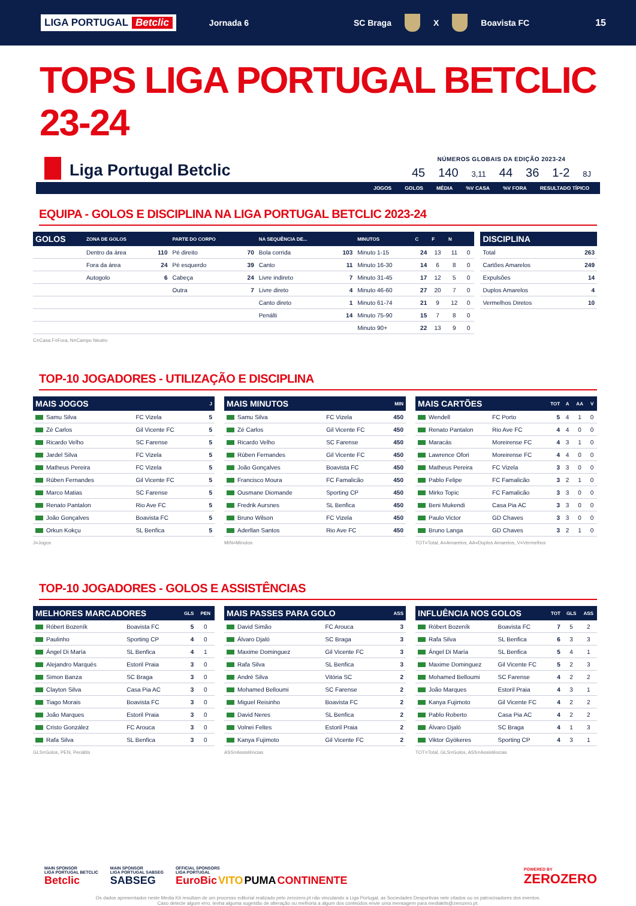LIGA PORTUGAL Betclic
Jornada 6
SC Braga
X
Boavista FC
15
TOPS LIGA PORTUGAL BETCLIC 23-24
Liga Portugal Betclic
NÚMEROS GLOBAIS DA EDIÇÃO 2023-24
45 140 3,11 44 36 1-2 8J
JOGOS GOLOS MÉDIA %V CASA %V FORA RESULTADO TÍPICO
EQUIPA - GOLOS E DISCIPLINA NA LIGA PORTUGAL BETCLIC 2023-24
| GOLOS | ZONA DE GOLOS | | PARTE DO CORPO | | NA SEQUÊNCIA DE... | | MINUTOS | C | F | N | |
| --- | --- | --- | --- | --- | --- | --- | --- | --- | --- | --- | --- |
| | Dentro da área | 110 | Pé direito | 70 | Bola corrida | 103 | Minuto 1-15 | 24 | 13 | 11 | 0 |
| | Fora da área | 24 | Pé esquerdo | 39 | Canto | 11 | Minuto 16-30 | 14 | 6 | 8 | 0 |
| | Autogolo | 6 | Cabeça | 24 | Livre indireto | 7 | Minuto 31-45 | 17 | 12 | 5 | 0 |
| | | | Outra | 7 | Livre direto | 4 | Minuto 46-60 | 27 | 20 | 7 | 0 |
| | | | | | Canto direto | 1 | Minuto 61-74 | 21 | 9 | 12 | 0 |
| | | | | | Penálti | 14 | Minuto 75-90 | 15 | 7 | 8 | 0 |
| | | | | | | | Minuto 90+ | 22 | 13 | 9 | 0 |
C=Casa F=Fora, N=Campo Neutro
| DISCIPLINA | |
| --- | --- |
| Total | 263 |
| Cartões Amarelos | 249 |
| Expulsões | 14 |
| Duplos Amarelos | 4 |
| Vermelhos Diretos | 10 |
TOP-10 JOGADORES - UTILIZAÇÃO E DISCIPLINA
| MAIS JOGOS | | J |
| --- | --- | --- |
| Samu Silva | FC Vizela | 5 |
| Zé Carlos | Gil Vicente FC | 5 |
| Ricardo Velho | SC Farense | 5 |
| Jardel Silva | FC Vizela | 5 |
| Matheus Pereira | FC Vizela | 5 |
| Rúben Fernandes | Gil Vicente FC | 5 |
| Marco Matias | SC Farense | 5 |
| Renato Pantalon | Rio Ave FC | 5 |
| João Gonçalves | Boavista FC | 5 |
| Orkun Kokçu | SL Benfica | 5 |
J=Jogos
| MAIS MINUTOS | | MIN |
| --- | --- | --- |
| Samu Silva | FC Vizela | 450 |
| Zé Carlos | Gil Vicente FC | 450 |
| Ricardo Velho | SC Farense | 450 |
| Rúben Fernandes | Gil Vicente FC | 450 |
| João Gonçalves | Boavista FC | 450 |
| Francisco Moura | FC Famalicão | 450 |
| Ousmane Diomande | Sporting CP | 450 |
| Fredrik Aursnes | SL Benfica | 450 |
| Bruno Wilson | FC Vizela | 450 |
| Aderllan Santos | Rio Ave FC | 450 |
MIN=Minutos
| MAIS CARTÕES | | TOT | A | AA | V |
| --- | --- | --- | --- | --- | --- |
| Wendell | FC Porto | 5 | 4 | 1 | 0 |
| Renato Pantalon | Rio Ave FC | 4 | 4 | 0 | 0 |
| Maracás | Moreirense FC | 4 | 3 | 1 | 0 |
| Lawrence Ofori | Moreirense FC | 4 | 4 | 0 | 0 |
| Matheus Pereira | FC Vizela | 3 | 3 | 0 | 0 |
| Pablo Felipe | FC Famalicão | 3 | 2 | 1 | 0 |
| Mirko Topic | FC Famalicão | 3 | 3 | 0 | 0 |
| Beni Mukendi | Casa Pia AC | 3 | 3 | 0 | 0 |
| Paulo Victor | GD Chaves | 3 | 3 | 0 | 0 |
| Bruno Langa | GD Chaves | 3 | 2 | 1 | 0 |
TOT=Total, A=Amarelos, AA=Duplos Amarelos, V=Vermelhos
TOP-10 JOGADORES - GOLOS E ASSISTÊNCIAS
| MELHORES MARCADORES | | GLS | PEN |
| --- | --- | --- | --- |
| Róbert Bozeník | Boavista FC | 5 | 0 |
| Paulinho | Sporting CP | 4 | 0 |
| Ángel Di María | SL Benfica | 4 | 1 |
| Alejandro Marqués | Estoril Praia | 3 | 0 |
| Simon Banza | SC Braga | 3 | 0 |
| Clayton Silva | Casa Pia AC | 3 | 0 |
| Tiago Morais | Boavista FC | 3 | 0 |
| João Marques | Estoril Praia | 3 | 0 |
| Cristo González | FC Arouca | 3 | 0 |
| Rafa Silva | SL Benfica | 3 | 0 |
GLS=Golos, PEN, Penáltis
| MAIS PASSES PARA GOLO | | ASS |
| --- | --- | --- |
| David Simão | FC Arouca | 3 |
| Álvaro Djaló | SC Braga | 3 |
| Maxime Dominguez | Gil Vicente FC | 3 |
| Rafa Silva | SL Benfica | 3 |
| André Silva | Vitória SC | 2 |
| Mohamed Belloumi | SC Farense | 2 |
| Miguel Reisinho | Boavista FC | 2 |
| David Neres | SL Benfica | 2 |
| Volnei Feltes | Estoril Praia | 2 |
| Kanya Fujimoto | Gil Vicente FC | 2 |
ASS=Assistências
| INFLUÊNCIA NOS GOLOS | | TOT | GLS | ASS |
| --- | --- | --- | --- | --- |
| Róbert Bozeník | Boavista FC | 7 | 5 | 2 |
| Rafa Silva | SL Benfica | 6 | 3 | 3 |
| Ángel Di María | SL Benfica | 5 | 4 | 1 |
| Maxime Dominguez | Gil Vicente FC | 5 | 2 | 3 |
| Mohamed Belloumi | SC Farense | 4 | 2 | 2 |
| João Marques | Estoril Praia | 4 | 3 | 1 |
| Kanya Fujimoto | Gil Vicente FC | 4 | 2 | 2 |
| Pablo Roberto | Casa Pia AC | 4 | 2 | 2 |
| Álvaro Djaló | SC Braga | 4 | 1 | 3 |
| Viktor Gyökeres | Sporting CP | 4 | 3 | 1 |
TOT=Total, GLS=Golos, ASS=Assistências
MAIN SPONSOR
LIGA PORTUGAL BETCLIC
Betclic
MAIN SPONSOR
LIGA PORTUGAL SABSEG
SABSEG
OFFICIAL SPONSORS
LIGA PORTUGAL
EuroBic VITO PUMA CONTINENTE
POWERED BY
ZEROZERO
Os dados apresentados neste Media Kit resultam de um processo editorial realizado pelo zerozero.pt não vinculando a Liga Portugal, as Sociedades Desportivas nele citados ou os patrocinadores dos eventos.
Caso detecte algum erro, tenha alguma sugestão de alteração ou melhoria a algum dos conteúdos envie uma mensagem para mediakits@zerozero.pt.